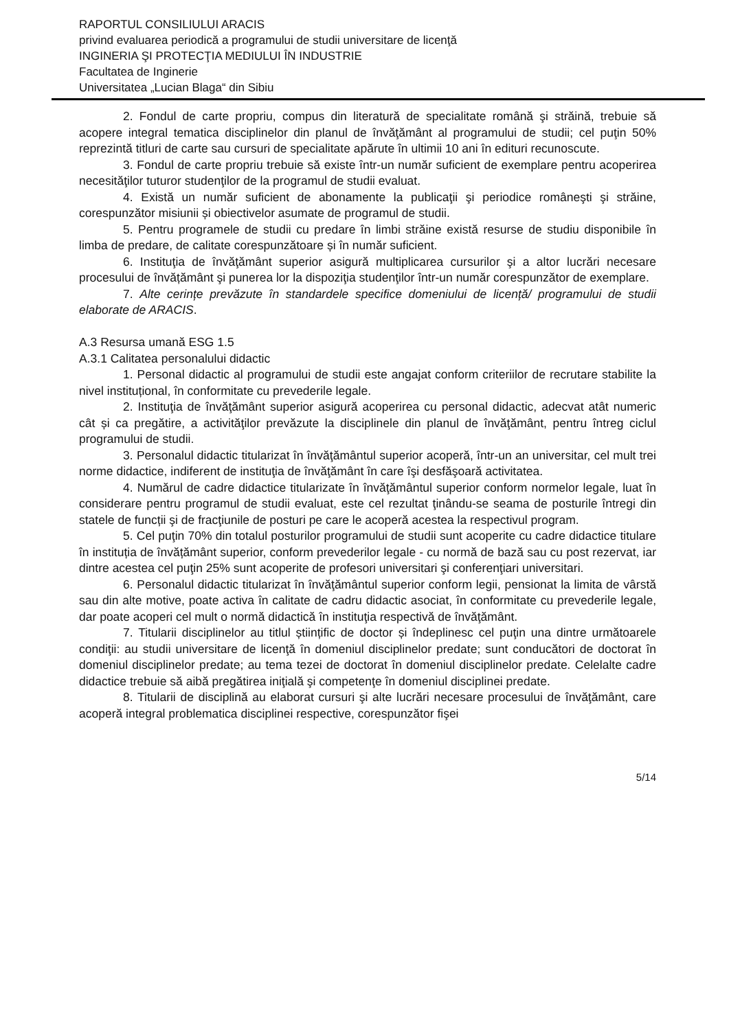RAPORTUL CONSILIULUI ARACIS
privind evaluarea periodică a programului de studii universitare de licenţă
INGINERIA ŞI PROTECŢIA MEDIULUI ÎN INDUSTRIE
Facultatea de Inginerie
Universitatea „Lucian Blaga“ din Sibiu
2. Fondul de carte propriu, compus din literatură de specialitate română şi străină, trebuie să acopere integral tematica disciplinelor din planul de învăţământ al programului de studii; cel puţin 50% reprezintă titluri de carte sau cursuri de specialitate apărute în ultimii 10 ani în edituri recunoscute.
3. Fondul de carte propriu trebuie să existe într-un număr suficient de exemplare pentru acoperirea necesităţilor tuturor studenţilor de la programul de studii evaluat.
4. Există un număr suficient de abonamente la publicaţii şi periodice româneşti şi străine, corespunzător misiunii și obiectivelor asumate de programul de studii.
5. Pentru programele de studii cu predare în limbi străine există resurse de studiu disponibile în limba de predare, de calitate corespunzătoare și în număr suficient.
6. Instituţia de învăţământ superior asigură multiplicarea cursurilor şi a altor lucrări necesare procesului de învățământ şi punerea lor la dispoziţia studenţilor într-un număr corespunzător de exemplare.
7. Alte cerințe prevăzute în standardele specifice domeniului de licență/ programului de studii elaborate de ARACIS.
A.3 Resursa umană ESG 1.5
A.3.1 Calitatea personalului didactic
1. Personal didactic al programului de studii este angajat conform criteriilor de recrutare stabilite la nivel instituțional, în conformitate cu prevederile legale.
2. Instituţia de învăţământ superior asigură acoperirea cu personal didactic, adecvat atât numeric cât și ca pregătire, a activităţilor prevăzute la disciplinele din planul de învăţământ, pentru întreg ciclul programului de studii.
3. Personalul didactic titularizat în învăţământul superior acoperă, într-un an universitar, cel mult trei norme didactice, indiferent de instituţia de învăţământ în care îşi desfăşoară activitatea.
4. Numărul de cadre didactice titularizate în învăţământul superior conform normelor legale, luat în considerare pentru programul de studii evaluat, este cel rezultat ţinându-se seama de posturile întregi din statele de funcții şi de fracţiunile de posturi pe care le acoperă acestea la respectivul program.
5. Cel puţin 70% din totalul posturilor programului de studii sunt acoperite cu cadre didactice titulare în instituția de învățământ superior, conform prevederilor legale - cu normă de bază sau cu post rezervat, iar dintre acestea cel puţin 25% sunt acoperite de profesori universitari şi conferenţiari universitari.
6. Personalul didactic titularizat în învăţământul superior conform legii, pensionat la limita de vârstă sau din alte motive, poate activa în calitate de cadru didactic asociat, în conformitate cu prevederile legale, dar poate acoperi cel mult o normă didactică în instituţia respectivă de învăţământ.
7. Titularii disciplinelor au titlul științific de doctor și îndeplinesc cel puţin una dintre următoarele condiţii: au studii universitare de licenţă în domeniul disciplinelor predate; sunt conducători de doctorat în domeniul disciplinelor predate; au tema tezei de doctorat în domeniul disciplinelor predate. Celelalte cadre didactice trebuie să aibă pregătirea iniţială şi competenţe în domeniul disciplinei predate.
8. Titularii de disciplină au elaborat cursuri şi alte lucrări necesare procesului de învăţământ, care acoperă integral problematica disciplinei respective, corespunzător fişei
5/14